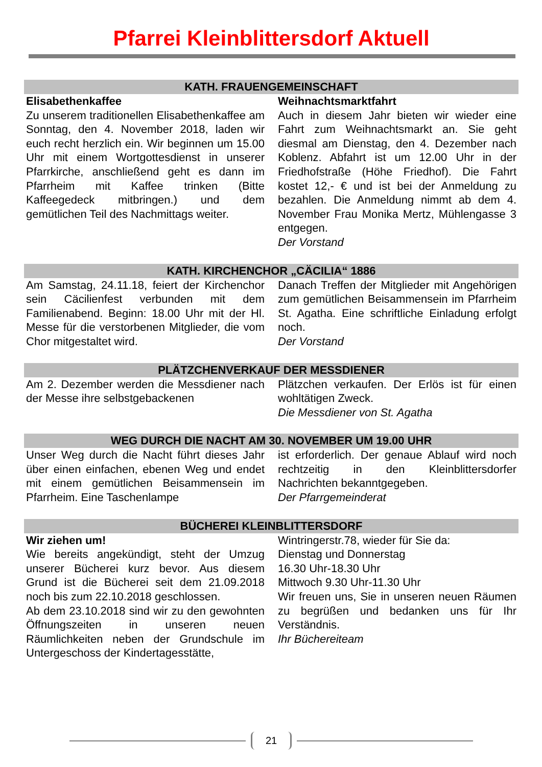Pfarrei Kleinblittersdorf Aktuell
KATH. FRAUENGEMEINSCHAFT
Elisabethenkaffee
Zu unserem traditionellen Elisabethenkaffee am Sonntag, den 4. November 2018, laden wir euch recht herzlich ein. Wir beginnen um 15.00 Uhr mit einem Wortgottesdienst in unserer Pfarrkirche, anschließend geht es dann im Pfarrheim mit Kaffee trinken (Bitte Kaffeegedeck mitbringen.) und dem gemütlichen Teil des Nachmittags weiter.
Weihnachtsmarktfahrt
Auch in diesem Jahr bieten wir wieder eine Fahrt zum Weihnachtsmarkt an. Sie geht diesmal am Dienstag, den 4. Dezember nach Koblenz. Abfahrt ist um 12.00 Uhr in der Friedhofstraße (Höhe Friedhof). Die Fahrt kostet 12,- € und ist bei der Anmeldung zu bezahlen. Die Anmeldung nimmt ab dem 4. November Frau Monika Mertz, Mühlengasse 3 entgegen.
Der Vorstand
KATH. KIRCHENCHOR „CÄCILIA“ 1886
Am Samstag, 24.11.18, feiert der Kirchenchor sein Cäcilienfest verbunden mit dem Familienabend. Beginn: 18.00 Uhr mit der Hl. Messe für die verstorbenen Mitglieder, die vom Chor mitgestaltet wird.
Danach Treffen der Mitglieder mit Angehörigen zum gemütlichen Beisammensein im Pfarrheim St. Agatha. Eine schriftliche Einladung erfolgt noch.
Der Vorstand
PLÄTZCHENVERKAUF DER MESSDIENER
Am 2. Dezember werden die Messdiener nach der Messe ihre selbstgebackenen
Plätzchen verkaufen. Der Erlös ist für einen wohltätigen Zweck.
Die Messdiener von St. Agatha
WEG DURCH DIE NACHT AM 30. NOVEMBER UM 19.00 UHR
Unser Weg durch die Nacht führt dieses Jahr über einen einfachen, ebenen Weg und endet mit einem gemütlichen Beisammensein im Pfarrheim. Eine Taschenlampe
ist erforderlich. Der genaue Ablauf wird noch rechtzeitig in den Kleinblittersdorfer Nachrichten bekanntgegeben.
Der Pfarrgemeinderat
BÜCHEREI KLEINBLITTERSDORF
Wir ziehen um!
Wie bereits angekündigt, steht der Umzug unserer Bücherei kurz bevor. Aus diesem Grund ist die Bücherei seit dem 21.09.2018 noch bis zum 22.10.2018 geschlossen.
Ab dem 23.10.2018 sind wir zu den gewohnten Öffnungszeiten in unseren neuen Räumlichkeiten neben der Grundschule im Untergeschoss der Kindertagesstätte,
Wintringerstr.78, wieder für Sie da:
Dienstag und Donnerstag
16.30 Uhr-18.30 Uhr
Mittwoch 9.30 Uhr-11.30 Uhr
Wir freuen uns, Sie in unseren neuen Räumen zu begrüßen und bedanken uns für Ihr Verständnis.
Ihr Büchereiteam
21